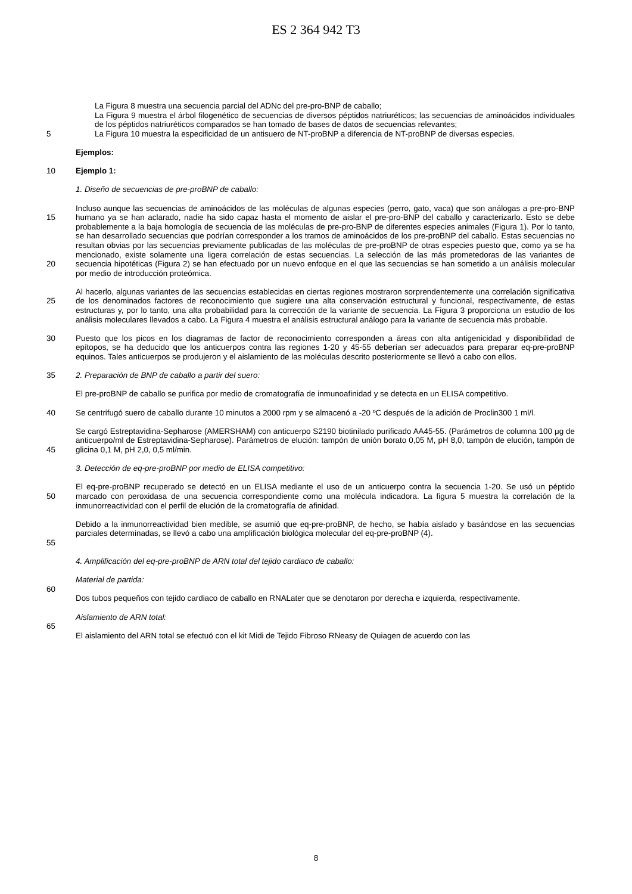ES 2 364 942 T3
La Figura 8 muestra una secuencia parcial del ADNc del pre-pro-BNP de caballo;
La Figura 9 muestra el árbol filogenético de secuencias de diversos péptidos natriuréticos; las secuencias de aminoácidos individuales de los péptidos natriuréticos comparados se han tomado de bases de datos de secuencias relevantes;
5 La Figura 10 muestra la especificidad de un antisuero de NT-proBNP a diferencia de NT-proBNP de diversas especies.
Ejemplos:
10 Ejemplo 1:
1. Diseño de secuencias de pre-proBNP de caballo:
15
20
Incluso aunque las secuencias de aminoácidos de las moléculas de algunas especies (perro, gato, vaca) que son análogas a pre-pro-BNP humano ya se han aclarado, nadie ha sido capaz hasta el momento de aislar el pre-pro-BNP del caballo y caracterizarlo. Esto se debe probablemente a la baja homología de secuencia de las moléculas de pre-pro-BNP de diferentes especies animales (Figura 1). Por lo tanto, se han desarrollado secuencias que podrían corresponder a los tramos de aminoácidos de los pre-proBNP del caballo. Estas secuencias no resultan obvias por las secuencias previamente publicadas de las moléculas de pre-proBNP de otras especies puesto que, como ya se ha mencionado, existe solamente una ligera correlación de estas secuencias. La selección de las más prometedoras de las variantes de secuencia hipotéticas (Figura 2) se han efectuado por un nuevo enfoque en el que las secuencias se han sometido a un análisis molecular por medio de introducción proteómica.
25 Al hacerlo, algunas variantes de las secuencias establecidas en ciertas regiones mostraron sorprendentemente una correlación significativa de los denominados factores de reconocimiento que sugiere una alta conservación estructural y funcional, respectivamente, de estas estructuras y, por lo tanto, una alta probabilidad para la corrección de la variante de secuencia. La Figura 3 proporciona un estudio de los análisis moleculares llevados a cabo. La Figura 4 muestra el análisis estructural análogo para la variante de secuencia más probable.
30 Puesto que los picos en los diagramas de factor de reconocimiento corresponden a áreas con alta antigenicidad y disponibilidad de epítopos, se ha deducido que los anticuerpos contra las regiones 1-20 y 45-55 deberían ser adecuados para preparar eq-pre-proBNP equinos. Tales anticuerpos se produjeron y el aislamiento de las moléculas descrito posteriormente se llevó a cabo con ellos.
35 2. Preparación de BNP de caballo a partir del suero:
El pre-proBNP de caballo se purifica por medio de cromatografía de inmunoafinidad y se detecta en un ELISA competitivo.
40 Se centrifugó suero de caballo durante 10 minutos a 2000 rpm y se almacenó a -20 ºC después de la adición de Proclin300 1 ml/l.
45 Se cargó Estreptavidina-Sepharose (AMERSHAM) con anticuerpo S2190 biotinilado purificado AA45-55. (Parámetros de columna 100 μg de anticuerpo/ml de Estreptavidina-Sepharose). Parámetros de elución: tampón de unión borato 0,05 M, pH 8,0, tampón de elución, tampón de glicina 0,1 M, pH 2,0, 0,5 ml/min.
3. Detección de eq-pre-proBNP por medio de ELISA competitivo:
50 El eq-pre-proBNP recuperado se detectó en un ELISA mediante el uso de un anticuerpo contra la secuencia 1-20. Se usó un péptido marcado con peroxidasa de una secuencia correspondiente como una molécula indicadora. La figura 5 muestra la correlación de la inmunorreactividad con el perfil de elución de la cromatografía de afinidad.
55 Debido a la inmunorreactividad bien medible, se asumió que eq-pre-proBNP, de hecho, se había aislado y basándose en las secuencias parciales determinadas, se llevó a cabo una amplificación biológica molecular del eq-pre-proBNP (4).
4. Amplificación del eq-pre-proBNP de ARN total del tejido cardiaco de caballo:
Material de partida:
60
Dos tubos pequeños con tejido cardiaco de caballo en RNALater que se denotaron por derecha e izquierda, respectivamente.
Aislamiento de ARN total:
65
El aislamiento del ARN total se efectuó con el kit Midi de Tejido Fibroso RNeasy de Quiagen de acuerdo con las
8